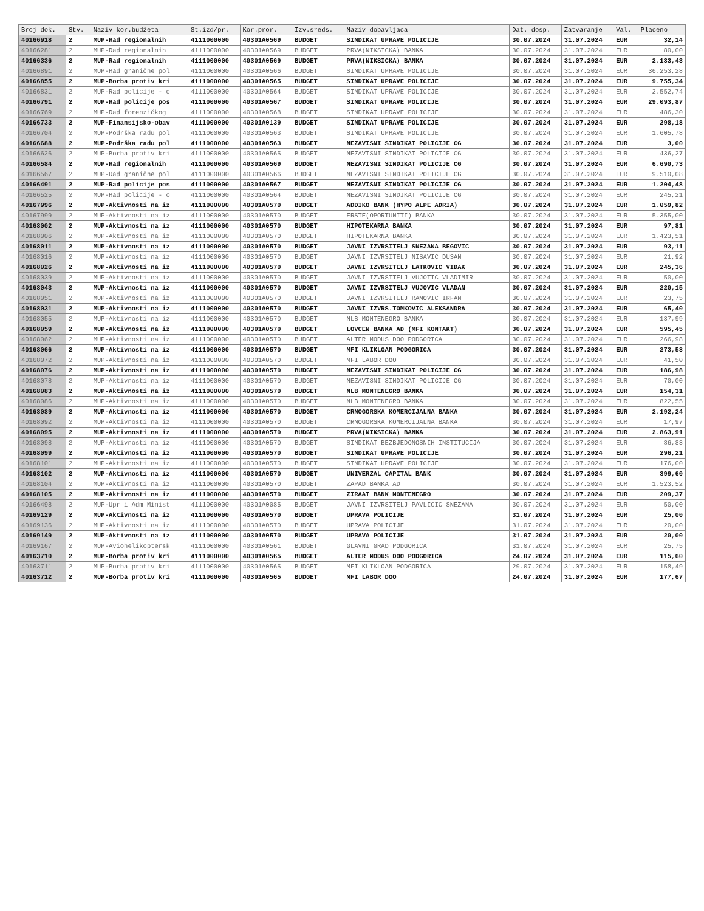| Broj dok. | Stv. | Naziv kor.budžeta | St.izd/pr. | Kor.pror. | Izv.sreds. | Naziv dobavljaca | Dat. dosp. | Zatvaranje | Val. | Placeno |
| --- | --- | --- | --- | --- | --- | --- | --- | --- | --- | --- |
| 40166918 | 2 | MUP-Rad regionalnih | 4111000000 | 40301A0569 | BUDGET | SINDIKAT UPRAVE POLICIJE | 30.07.2024 | 31.07.2024 | EUR | 32,14 |
| 40166281 | 2 | MUP-Rad regionalnih | 4111000000 | 40301A0569 | BUDGET | PRVA(NIKSICKA) BANKA | 30.07.2024 | 31.07.2024 | EUR | 80,00 |
| 40166336 | 2 | MUP-Rad regionalnih | 4111000000 | 40301A0569 | BUDGET | PRVA(NIKSICKA) BANKA | 30.07.2024 | 31.07.2024 | EUR | 2.133,43 |
| 40166891 | 2 | MUP-Rad granične pol | 4111000000 | 40301A0566 | BUDGET | SINDIKAT UPRAVE POLICIJE | 30.07.2024 | 31.07.2024 | EUR | 36.253,28 |
| 40166855 | 2 | MUP-Borba protiv kri | 4111000000 | 40301A0565 | BUDGET | SINDIKAT UPRAVE POLICIJE | 30.07.2024 | 31.07.2024 | EUR | 9.755,34 |
| 40166831 | 2 | MUP-Rad policije - o | 4111000000 | 40301A0564 | BUDGET | SINDIKAT UPRAVE POLICIJE | 30.07.2024 | 31.07.2024 | EUR | 2.552,74 |
| 40166791 | 2 | MUP-Rad policije pos | 4111000000 | 40301A0567 | BUDGET | SINDIKAT UPRAVE POLICIJE | 30.07.2024 | 31.07.2024 | EUR | 29.093,87 |
| 40166769 | 2 | MUP-Rad forenzičkog | 4111000000 | 40301A0568 | BUDGET | SINDIKAT UPRAVE POLICIJE | 30.07.2024 | 31.07.2024 | EUR | 486,30 |
| 40166733 | 2 | MUP-Finansijsko-obav | 4111000000 | 40301A0139 | BUDGET | SINDIKAT UPRAVE POLICIJE | 30.07.2024 | 31.07.2024 | EUR | 298,18 |
| 40166704 | 2 | MUP-Podrška radu pol | 4111000000 | 40301A0563 | BUDGET | SINDIKAT UPRAVE POLICIJE | 30.07.2024 | 31.07.2024 | EUR | 1.605,78 |
| 40166688 | 2 | MUP-Podrška radu pol | 4111000000 | 40301A0563 | BUDGET | NEZAVISNI SINDIKAT POLICIJE CG | 30.07.2024 | 31.07.2024 | EUR | 3,00 |
| 40166626 | 2 | MUP-Borba protiv kri | 4111000000 | 40301A0565 | BUDGET | NEZAVISNI SINDIKAT POLICIJE CG | 30.07.2024 | 31.07.2024 | EUR | 436,27 |
| 40166584 | 2 | MUP-Rad regionalnih | 4111000000 | 40301A0569 | BUDGET | NEZAVISNI SINDIKAT POLICIJE CG | 30.07.2024 | 31.07.2024 | EUR | 6.690,73 |
| 40166567 | 2 | MUP-Rad granične pol | 4111000000 | 40301A0566 | BUDGET | NEZAVISNI SINDIKAT POLICIJE CG | 30.07.2024 | 31.07.2024 | EUR | 9.510,08 |
| 40166491 | 2 | MUP-Rad policije pos | 4111000000 | 40301A0567 | BUDGET | NEZAVISNI SINDIKAT POLICIJE CG | 30.07.2024 | 31.07.2024 | EUR | 1.204,48 |
| 40166525 | 2 | MUP-Rad policije - o | 4111000000 | 40301A0564 | BUDGET | NEZAVISNI SINDIKAT POLICIJE CG | 30.07.2024 | 31.07.2024 | EUR | 245,21 |
| 40167996 | 2 | MUP-Aktivnosti na iz | 4111000000 | 40301A0570 | BUDGET | ADDIKO BANK (HYPO ALPE ADRIA) | 30.07.2024 | 31.07.2024 | EUR | 1.059,82 |
| 40167999 | 2 | MUP-Aktivnosti na iz | 4111000000 | 40301A0570 | BUDGET | ERSTE(OPORTUNITI) BANKA | 30.07.2024 | 31.07.2024 | EUR | 5.355,00 |
| 40168002 | 2 | MUP-Aktivnosti na iz | 4111000000 | 40301A0570 | BUDGET | HIPOTEKARNA BANKA | 30.07.2024 | 31.07.2024 | EUR | 97,81 |
| 40168006 | 2 | MUP-Aktivnosti na iz | 4111000000 | 40301A0570 | BUDGET | HIPOTEKARNA BANKA | 30.07.2024 | 31.07.2024 | EUR | 1.423,51 |
| 40168011 | 2 | MUP-Aktivnosti na iz | 4111000000 | 40301A0570 | BUDGET | JAVNI IZVRSITELJ SNEZANA BEGOVIC | 30.07.2024 | 31.07.2024 | EUR | 93,11 |
| 40168016 | 2 | MUP-Aktivnosti na iz | 4111000000 | 40301A0570 | BUDGET | JAVNI IZVRSITELJ NISAVIC DUSAN | 30.07.2024 | 31.07.2024 | EUR | 21,92 |
| 40168026 | 2 | MUP-Aktivnosti na iz | 4111000000 | 40301A0570 | BUDGET | JAVNI IZVRSITELJ LATKOVIC VIDAK | 30.07.2024 | 31.07.2024 | EUR | 245,36 |
| 40168039 | 2 | MUP-Aktivnosti na iz | 4111000000 | 40301A0570 | BUDGET | JAVNI IZVRSITELJ VUJOTIC VLADIMIR | 30.07.2024 | 31.07.2024 | EUR | 50,00 |
| 40168043 | 2 | MUP-Aktivnosti na iz | 4111000000 | 40301A0570 | BUDGET | JAVNI IZVRSITELJ VUJOVIC VLADAN | 30.07.2024 | 31.07.2024 | EUR | 220,15 |
| 40168051 | 2 | MUP-Aktivnosti na iz | 4111000000 | 40301A0570 | BUDGET | JAVNI IZVRSITELJ RAMOVIC IRFAN | 30.07.2024 | 31.07.2024 | EUR | 23,75 |
| 40168031 | 2 | MUP-Aktivnosti na iz | 4111000000 | 40301A0570 | BUDGET | JAVNI IZVRS.TOMKOVIC ALEKSANDRA | 30.07.2024 | 31.07.2024 | EUR | 65,40 |
| 40168055 | 2 | MUP-Aktivnosti na iz | 4111000000 | 40301A0570 | BUDGET | NLB MONTENEGRO BANKA | 30.07.2024 | 31.07.2024 | EUR | 137,99 |
| 40168059 | 2 | MUP-Aktivnosti na iz | 4111000000 | 40301A0570 | BUDGET | LOVCEN BANKA AD (MFI KONTAKT) | 30.07.2024 | 31.07.2024 | EUR | 595,45 |
| 40168062 | 2 | MUP-Aktivnosti na iz | 4111000000 | 40301A0570 | BUDGET | ALTER MODUS DOO PODGORICA | 30.07.2024 | 31.07.2024 | EUR | 266,98 |
| 40168066 | 2 | MUP-Aktivnosti na iz | 4111000000 | 40301A0570 | BUDGET | MFI KLIKLOAN PODGORICA | 30.07.2024 | 31.07.2024 | EUR | 273,58 |
| 40168072 | 2 | MUP-Aktivnosti na iz | 4111000000 | 40301A0570 | BUDGET | MFI LABOR DOO | 30.07.2024 | 31.07.2024 | EUR | 41,50 |
| 40168076 | 2 | MUP-Aktivnosti na iz | 4111000000 | 40301A0570 | BUDGET | NEZAVISNI SINDIKAT POLICIJE CG | 30.07.2024 | 31.07.2024 | EUR | 186,98 |
| 40168078 | 2 | MUP-Aktivnosti na iz | 4111000000 | 40301A0570 | BUDGET | NEZAVISNI SINDIKAT POLICIJE CG | 30.07.2024 | 31.07.2024 | EUR | 70,00 |
| 40168083 | 2 | MUP-Aktivnosti na iz | 4111000000 | 40301A0570 | BUDGET | NLB MONTENEGRO BANKA | 30.07.2024 | 31.07.2024 | EUR | 154,31 |
| 40168086 | 2 | MUP-Aktivnosti na iz | 4111000000 | 40301A0570 | BUDGET | NLB MONTENEGRO BANKA | 30.07.2024 | 31.07.2024 | EUR | 822,55 |
| 40168089 | 2 | MUP-Aktivnosti na iz | 4111000000 | 40301A0570 | BUDGET | CRNOGORSKA KOMERCIJALNA BANKA | 30.07.2024 | 31.07.2024 | EUR | 2.192,24 |
| 40168092 | 2 | MUP-Aktivnosti na iz | 4111000000 | 40301A0570 | BUDGET | CRNOGORSKA KOMERCIJALNA BANKA | 30.07.2024 | 31.07.2024 | EUR | 17,97 |
| 40168095 | 2 | MUP-Aktivnosti na iz | 4111000000 | 40301A0570 | BUDGET | PRVA(NIKSICKA) BANKA | 30.07.2024 | 31.07.2024 | EUR | 2.863,91 |
| 40168098 | 2 | MUP-Aktivnosti na iz | 4111000000 | 40301A0570 | BUDGET | SINDIKAT BEZBJEDONOSNIH INSTITUCIJA | 30.07.2024 | 31.07.2024 | EUR | 86,83 |
| 40168099 | 2 | MUP-Aktivnosti na iz | 4111000000 | 40301A0570 | BUDGET | SINDIKAT UPRAVE POLICIJE | 30.07.2024 | 31.07.2024 | EUR | 296,21 |
| 40168101 | 2 | MUP-Aktivnosti na iz | 4111000000 | 40301A0570 | BUDGET | SINDIKAT UPRAVE POLICIJE | 30.07.2024 | 31.07.2024 | EUR | 176,00 |
| 40168102 | 2 | MUP-Aktivnosti na iz | 4111000000 | 40301A0570 | BUDGET | UNIVERZAL CAPITAL BANK | 30.07.2024 | 31.07.2024 | EUR | 399,60 |
| 40168104 | 2 | MUP-Aktivnosti na iz | 4111000000 | 40301A0570 | BUDGET | ZAPAD BANKA AD | 30.07.2024 | 31.07.2024 | EUR | 1.523,52 |
| 40168105 | 2 | MUP-Aktivnosti na iz | 4111000000 | 40301A0570 | BUDGET | ZIRAAT BANK MONTENEGRO | 30.07.2024 | 31.07.2024 | EUR | 209,37 |
| 40166498 | 2 | MUP-Upr i Adm Minist | 4111000000 | 40301A0085 | BUDGET | JAVNI IZVRSITELJ PAVLICIC SNEZANA | 30.07.2024 | 31.07.2024 | EUR | 50,00 |
| 40169129 | 2 | MUP-Aktivnosti na iz | 4111000000 | 40301A0570 | BUDGET | UPRAVA POLICIJE | 31.07.2024 | 31.07.2024 | EUR | 25,00 |
| 40169136 | 2 | MUP-Aktivnosti na iz | 4111000000 | 40301A0570 | BUDGET | UPRAVA POLICIJE | 31.07.2024 | 31.07.2024 | EUR | 20,00 |
| 40169149 | 2 | MUP-Aktivnosti na iz | 4111000000 | 40301A0570 | BUDGET | UPRAVA POLICIJE | 31.07.2024 | 31.07.2024 | EUR | 20,00 |
| 40169167 | 2 | MUP-Aviohelikoptersk | 4111000000 | 40301A0561 | BUDGET | GLAVNI GRAD PODGORICA | 31.07.2024 | 31.07.2024 | EUR | 25,75 |
| 40163710 | 2 | MUP-Borba protiv kri | 4111000000 | 40301A0565 | BUDGET | ALTER MODUS DOO PODGORICA | 24.07.2024 | 31.07.2024 | EUR | 115,60 |
| 40163711 | 2 | MUP-Borba protiv kri | 4111000000 | 40301A0565 | BUDGET | MFI KLIKLOAN PODGORICA | 29.07.2024 | 31.07.2024 | EUR | 158,49 |
| 40163712 | 2 | MUP-Borba protiv kri | 4111000000 | 40301A0565 | BUDGET | MFI LABOR DOO | 24.07.2024 | 31.07.2024 | EUR | 177,67 |